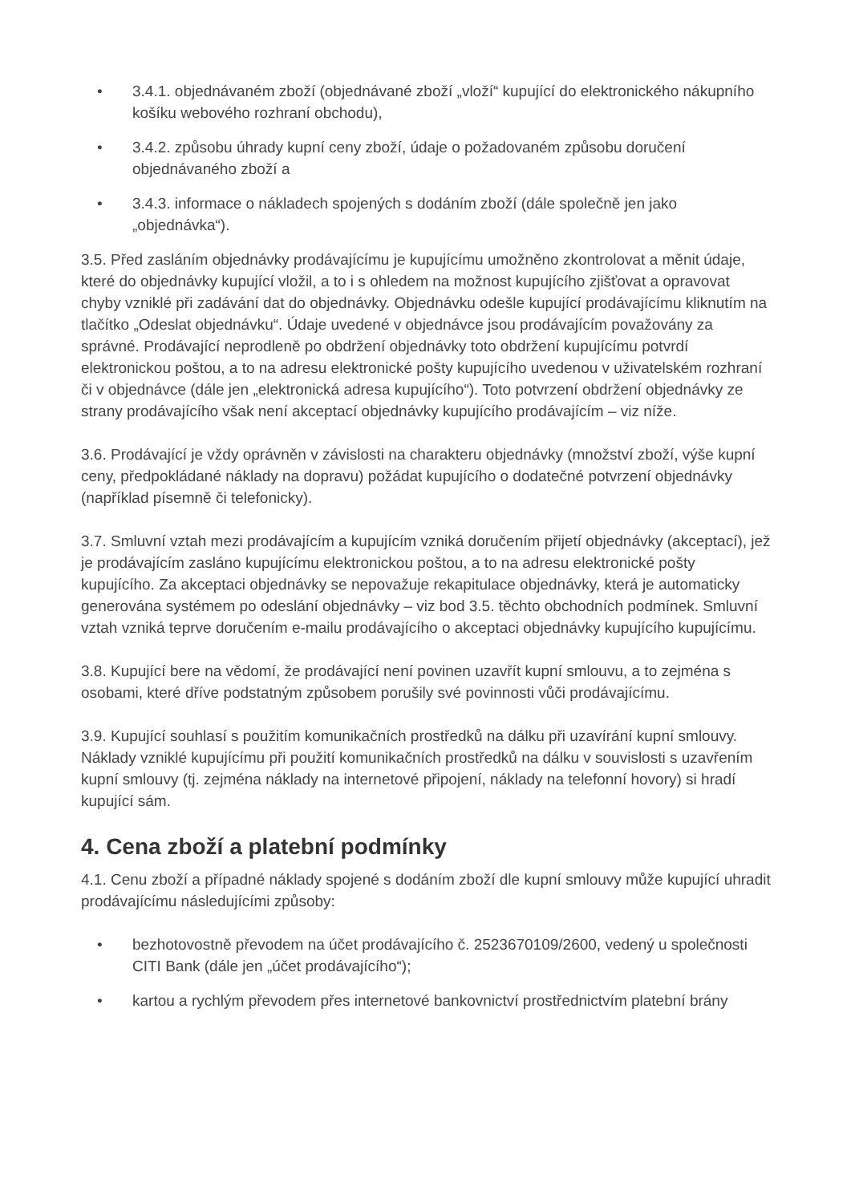• 3.4.1. objednávaném zboží (objednávané zboží „vloží“ kupující do elektronického nákupního košíku webového rozhraní obchodu),
• 3.4.2. způsobu úhrady kupní ceny zboží, údaje o požadovaném způsobu doručení objednávaného zboží a
• 3.4.3. informace o nákladech spojených s dodáním zboží (dále společně jen jako „objednávka“).
3.5. Před zasláním objednávky prodávajícímu je kupujícímu umožněno zkontrolovat a měnit údaje, které do objednávky kupující vložil, a to i s ohledem na možnost kupujícího zjišťovat a opravovat chyby vzniklé při zadávání dat do objednávky. Objednávku odešle kupující prodávajícímu kliknutím na tlačítko „Odeslat objednávku“. Údaje uvedené v objednávce jsou prodávajícím považovány za správné. Prodávající neprodleně po obdržení objednávky toto obdržení kupujícímu potvrdí elektronickou poštou, a to na adresu elektronické pošty kupujícího uvedenou v uživatelském rozhraní či v objednávce (dále jen „elektronická adresa kupujícího“). Toto potvrzení obdržení objednávky ze strany prodávajícího však není akceptací objednávky kupujícího prodávajícím – viz níže.
3.6. Prodávající je vždy oprávněn v závislosti na charakteru objednávky (množství zboží, výše kupní ceny, předpokládané náklady na dopravu) požádat kupujícího o dodatečné potvrzení objednávky (například písemně či telefonicky).
3.7. Smluvní vztah mezi prodávajícím a kupujícím vzniká doručením přijetí objednávky (akceptací), jež je prodávajícím zasláno kupujícímu elektronickou poštou, a to na adresu elektronické pošty kupujícího. Za akceptaci objednávky se nepovažuje rekapitulace objednávky, která je automaticky generována systémem po odeslání objednávky – viz bod 3.5. těchto obchodních podmínek. Smluvní vztah vzniká teprve doručením e-mailu prodávajícího o akceptaci objednávky kupujícího kupujícímu.
3.8. Kupující bere na vědomí, že prodávající není povinen uzavřít kupní smlouvu, a to zejména s osobami, které dříve podstatným způsobem porušily své povinnosti vůči prodávajícímu.
3.9. Kupující souhlasí s použitím komunikačních prostředků na dálku při uzavírání kupní smlouvy. Náklady vzniklé kupujícímu při použití komunikačních prostředků na dálku v souvislosti s uzavřením kupní smlouvy (tj. zejména náklady na internetové připojení, náklady na telefonní hovory) si hradí kupující sám.
4. Cena zboží a platební podmínky
4.1. Cenu zboží a případné náklady spojené s dodáním zboží dle kupní smlouvy může kupující uhradit prodávajícímu následujícími způsoby:
• bezhotovostně převodem na účet prodávajícího č. 2523670109/2600, vedený u společnosti CITI Bank (dále jen „účet prodávajícího“);
• kartou a rychlým převodem přes internetové bankovnictví prostřednictvím platební brány